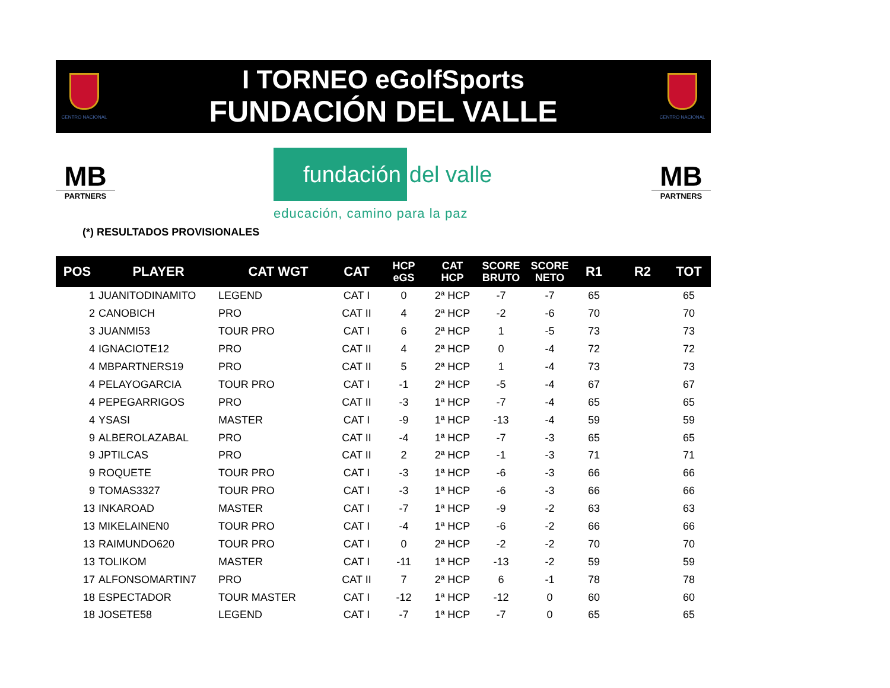CENTRO NACIONAL
I TORNEO eGolfSports
FUNDACIÓN DEL VALLE
CENTRO NACIONAL
MB
PARTNERS
fundación
del valle
educación, camino para la paz
MB
PARTNERS
(*) RESULTADOS PROVISIONALES
| POS | PLAYER | CAT WGT | CAT | HCP eGS | CAT HCP | SCORE BRUTO | SCORE NETO | R1 | R2 | TOT |
| --- | --- | --- | --- | --- | --- | --- | --- | --- | --- | --- |
| 1 | JUANITODINAMITO | LEGEND | CAT I | 0 | 2ª HCP | -7 | -7 | 65 | | 65 |
| 2 | CANOBICH | PRO | CAT II | 4 | 2ª HCP | -2 | -6 | 70 | | 70 |
| 3 | JUANMI53 | TOUR PRO | CAT I | 6 | 2ª HCP | 1 | -5 | 73 | | 73 |
| 4 | IGNACIOTE12 | PRO | CAT II | 4 | 2ª HCP | 0 | -4 | 72 | | 72 |
| 4 | MBPARTNERS19 | PRO | CAT II | 5 | 2ª HCP | 1 | -4 | 73 | | 73 |
| 4 | PELAYOGARCIA | TOUR PRO | CAT I | -1 | 2ª HCP | -5 | -4 | 67 | | 67 |
| 4 | PEPEGARRIGOS | PRO | CAT II | -3 | 1ª HCP | -7 | -4 | 65 | | 65 |
| 4 | YSASI | MASTER | CAT I | -9 | 1ª HCP | -13 | -4 | 59 | | 59 |
| 9 | ALBEROLAZABAL | PRO | CAT II | -4 | 1ª HCP | -7 | -3 | 65 | | 65 |
| 9 | JPTILCAS | PRO | CAT II | 2 | 2ª HCP | -1 | -3 | 71 | | 71 |
| 9 | ROQUETE | TOUR PRO | CAT I | -3 | 1ª HCP | -6 | -3 | 66 | | 66 |
| 9 | TOMAS3327 | TOUR PRO | CAT I | -3 | 1ª HCP | -6 | -3 | 66 | | 66 |
| 13 | INKAROAD | MASTER | CAT I | -7 | 1ª HCP | -9 | -2 | 63 | | 63 |
| 13 | MIKELAINEN0 | TOUR PRO | CAT I | -4 | 1ª HCP | -6 | -2 | 66 | | 66 |
| 13 | RAIMUNDO620 | TOUR PRO | CAT I | 0 | 2ª HCP | -2 | -2 | 70 | | 70 |
| 13 | TOLIKOM | MASTER | CAT I | -11 | 1ª HCP | -13 | -2 | 59 | | 59 |
| 17 | ALFONSOMARTIN7 | PRO | CAT II | 7 | 2ª HCP | 6 | -1 | 78 | | 78 |
| 18 | ESPECTADOR | TOUR MASTER | CAT I | -12 | 1ª HCP | -12 | 0 | 60 | | 60 |
| 18 | JOSETE58 | LEGEND | CAT I | -7 | 1ª HCP | -7 | 0 | 65 | | 65 |